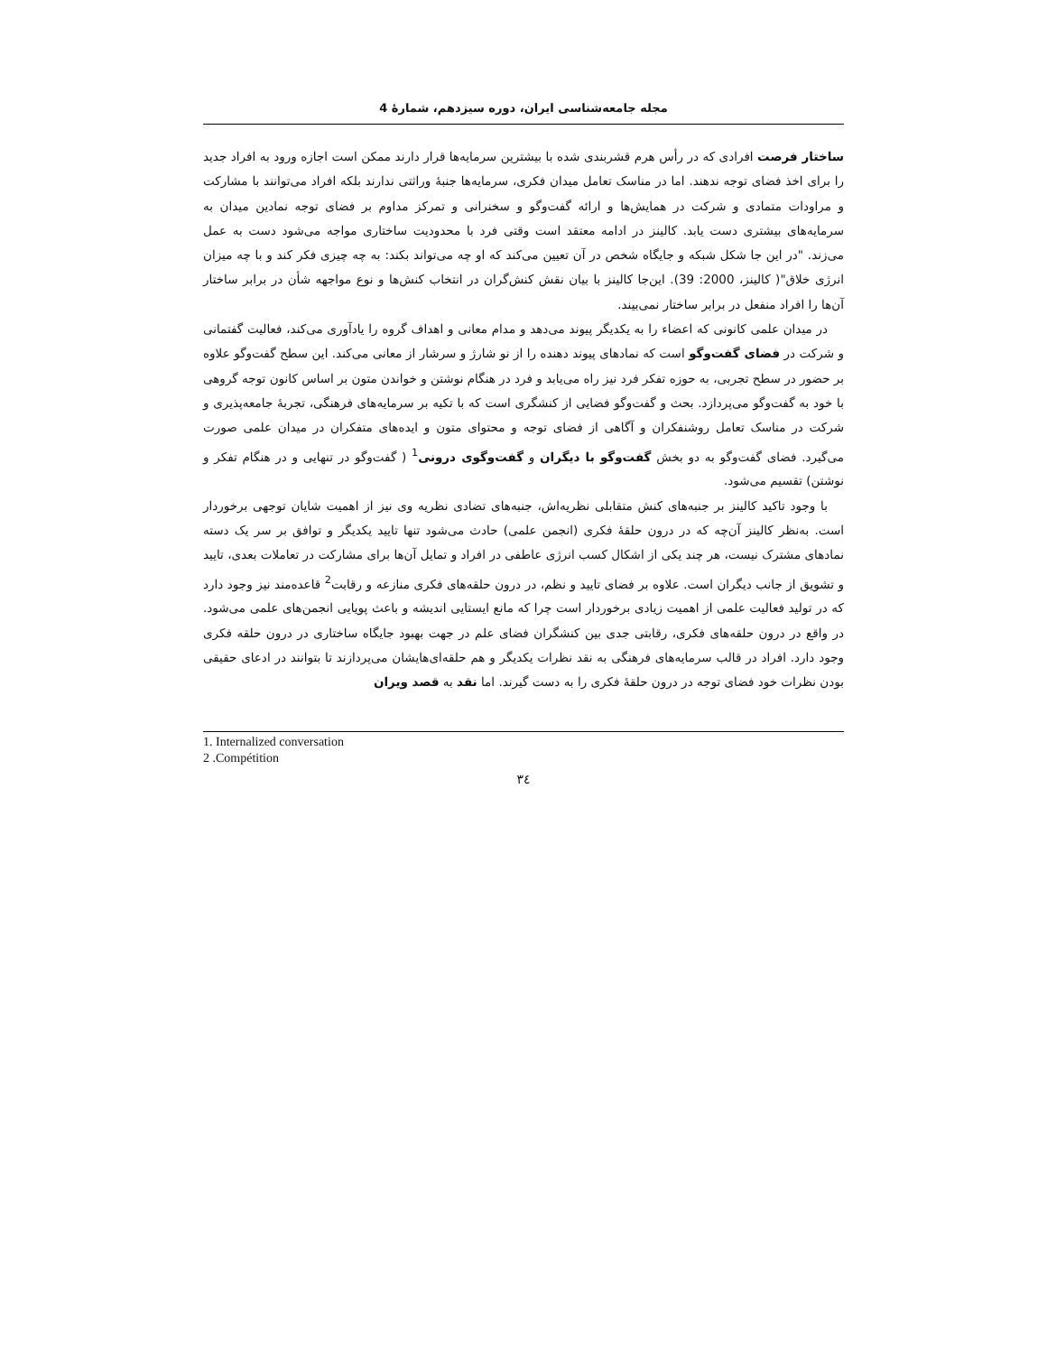مجله جامعه‌شناسی ایران، دوره سیزدهم، شمارهٔ 4
ساختار فرصت افرادی که در رأس هرم قشربندی شده با بیشترین سرمایه‌ها قرار دارند ممکن است اجازه ورود به افراد جدید را برای اخذ فضای توجه ندهند. اما در مناسک تعامل میدان فکری، سرمایه‌ها جنبهٔ وراثتی ندارند بلکه افراد می‌توانند با مشارکت و مراودات متمادی و شرکت در همایش‌ها و ارائه گفت‌وگو و سخنرانی و تمرکز مداوم بر فضای توجه نمادین میدان به سرمایه‌های بیشتری دست یابد. کالینز در ادامه معتقد است وقتی فرد با محدودیت ساختاری مواجه می‌شود دست به عمل می‌زند. "در این جا شکل شبکه و جایگاه شخص در آن تعیین می‌کند که او چه می‌تواند بکند: به چه چیزی فکر کند و با چه میزان انرژی خلاق"( کالینز، 2000: 39). این‌جا کالینز با بیان نقش کنش‌گران در انتخاب کنش‌ها و نوع مواجهه شأن در برابر ساختار آن‌ها را افراد منفعل در برابر ساختار نمی‌بیند.
در میدان علمی کانونی که اعضاء را به یکدیگر پیوند می‌دهد و مدام معانی و اهداف گروه را یادآوری می‌کند، فعالیت گفتمانی و شرکت در فضای گفت‌وگو است که نمادهای پیوند دهنده را از نو شارژ و سرشار از معانی می‌کند. این سطح گفت‌وگو علاوه بر حضور در سطح تجربی، به حوزه تفکر فرد نیز راه می‌یابد و فرد در هنگام نوشتن و خواندن متون بر اساس کانون توجه گروهی با خود به گفت‌وگو می‌پردازد. بحث و گفت‌وگو فضایی از کنشگری است که با تکیه بر سرمایه‌های فرهنگی، تجربهٔ جامعه‌پذیری و شرکت در مناسک تعامل روشنفکران و آگاهی از فضای توجه و محتوای متون و ایده‌های متفکران در میدان علمی صورت می‌گیرد. فضای گفت‌وگو به دو بخش گفت‌وگو با دیگران و گفت‌وگوی درونی<sup>1</sup> ( گفت‌وگو در تنهایی و در هنگام تفکر و نوشتن) تقسیم می‌شود.
با وجود تاکید کالینز بر جنبه‌های کنش متقابلی نظریه‌اش، جنبه‌های تضادی نظریه وی نیز از اهمیت شایان توجهی برخوردار است. به‌نظر کالینز آن‌چه که در درون حلقهٔ فکری (انجمن علمی) حادث می‌شود تنها تایید یکدیگر و توافق بر سر یک دسته نمادهای مشترک نیست، هر چند یکی از اشکال کسب انرژی عاطفی در افراد و تمایل آن‌ها برای مشارکت در تعاملات بعدی، تایید و تشویق از جانب دیگران است. علاوه بر فضای تایید و نظم، در درون حلقه‌های فکری منازعه و رقابت<sup>2</sup> قاعده‌مند نیز وجود دارد که در تولید فعالیت علمی از اهمیت زیادی برخوردار است چرا که مانع ایستایی اندیشه و باعث پویایی انجمن‌های علمی می‌شود. در واقع در درون حلقه‌های فکری، رقابتی جدی بین کنشگران فضای علم در جهت بهبود جایگاه ساختاری در درون حلقه فکری وجود دارد. افراد در قالب سرمایه‌های فرهنگی به نقد نظرات یکدیگر و هم حلقه‌ای‌هایشان می‌پردازند تا بتوانند در ادعای حقیقی بودن نظرات خود فضای توجه در درون حلقهٔ فکری را به دست گیرند. اما نقد به قصد ویران
1. Internalized conversation
2 .Compétition
٣٤